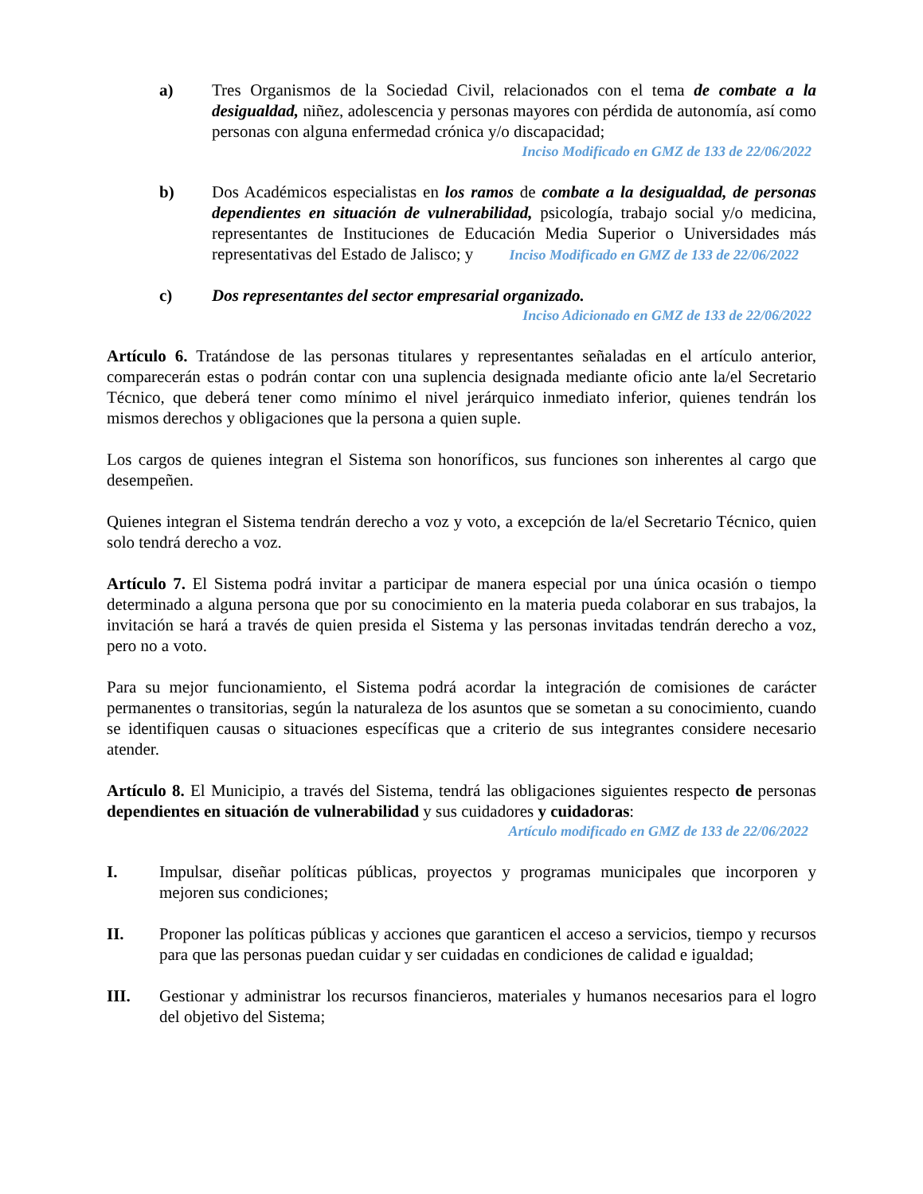a) Tres Organismos de la Sociedad Civil, relacionados con el tema de combate a la desigualdad, niñez, adolescencia y personas mayores con pérdida de autonomía, así como personas con alguna enfermedad crónica y/o discapacidad;
Inciso Modificado en GMZ de 133 de 22/06/2022
b) Dos Académicos especialistas en los ramos de combate a la desigualdad, de personas dependientes en situación de vulnerabilidad, psicología, trabajo social y/o medicina, representantes de Instituciones de Educación Media Superior o Universidades más representativas del Estado de Jalisco; y Inciso Modificado en GMZ de 133 de 22/06/2022
c) Dos representantes del sector empresarial organizado.
Inciso Adicionado en GMZ de 133 de 22/06/2022
Artículo 6. Tratándose de las personas titulares y representantes señaladas en el artículo anterior, comparecerán estas o podrán contar con una suplencia designada mediante oficio ante la/el Secretario Técnico, que deberá tener como mínimo el nivel jerárquico inmediato inferior, quienes tendrán los mismos derechos y obligaciones que la persona a quien suple.
Los cargos de quienes integran el Sistema son honoríficos, sus funciones son inherentes al cargo que desempeñen.
Quienes integran el Sistema tendrán derecho a voz y voto, a excepción de la/el Secretario Técnico, quien solo tendrá derecho a voz.
Artículo 7. El Sistema podrá invitar a participar de manera especial por una única ocasión o tiempo determinado a alguna persona que por su conocimiento en la materia pueda colaborar en sus trabajos, la invitación se hará a través de quien presida el Sistema y las personas invitadas tendrán derecho a voz, pero no a voto.
Para su mejor funcionamiento, el Sistema podrá acordar la integración de comisiones de carácter permanentes o transitorias, según la naturaleza de los asuntos que se sometan a su conocimiento, cuando se identifiquen causas o situaciones específicas que a criterio de sus integrantes considere necesario atender.
Artículo 8. El Municipio, a través del Sistema, tendrá las obligaciones siguientes respecto de personas dependientes en situación de vulnerabilidad y sus cuidadores y cuidadoras:
Artículo modificado en GMZ de 133 de 22/06/2022
I. Impulsar, diseñar políticas públicas, proyectos y programas municipales que incorporen y mejoren sus condiciones;
II. Proponer las políticas públicas y acciones que garanticen el acceso a servicios, tiempo y recursos para que las personas puedan cuidar y ser cuidadas en condiciones de calidad e igualdad;
III. Gestionar y administrar los recursos financieros, materiales y humanos necesarios para el logro del objetivo del Sistema;